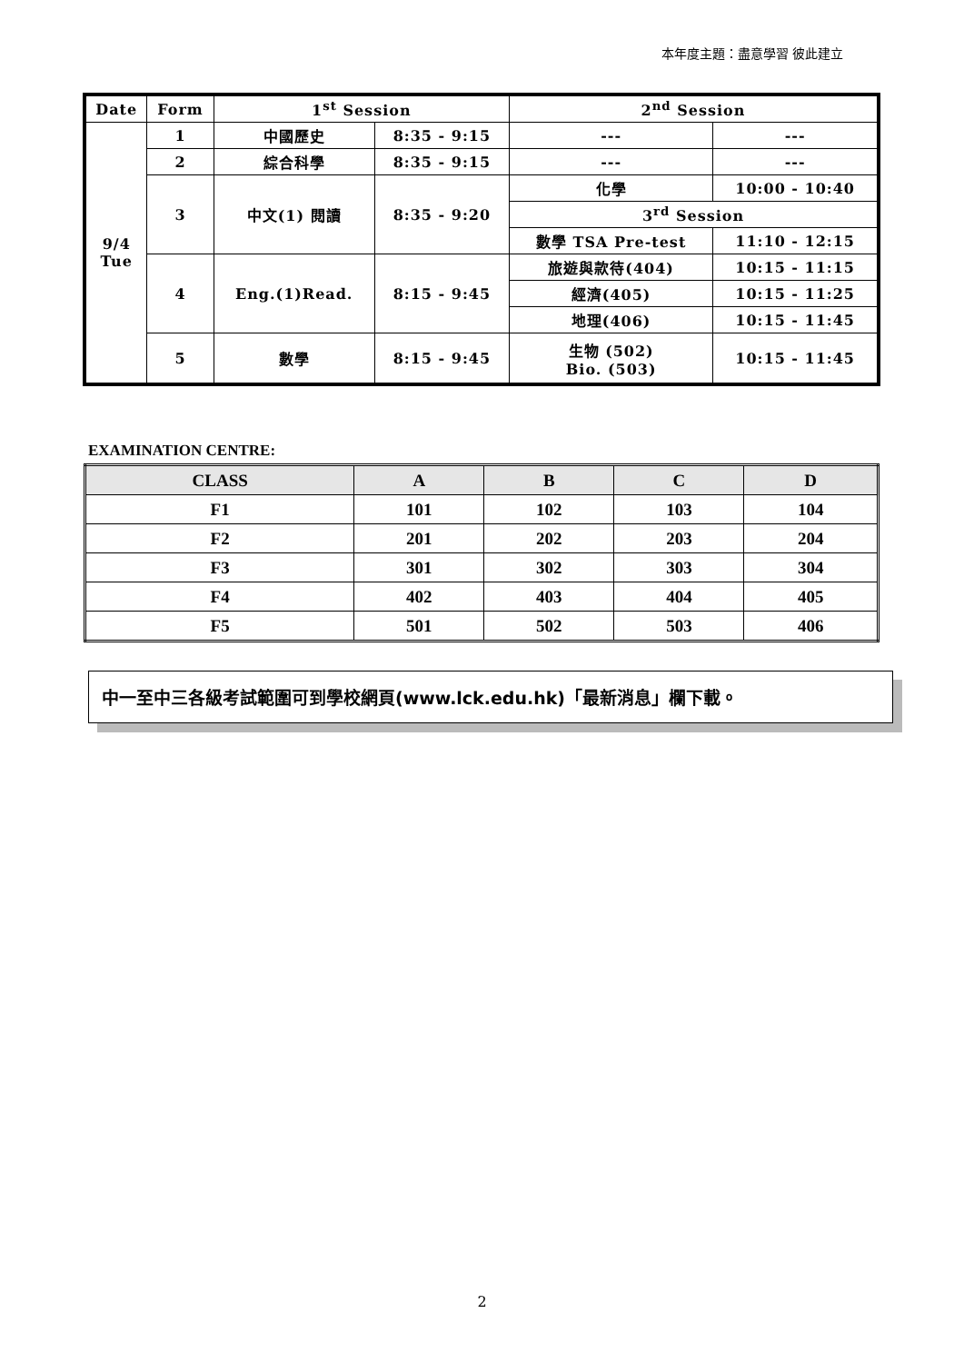本年度主題：盡意學習 彼此建立
| Date | Form | 1<sup>st</sup> Session | | 2<sup>nd</sup> Session | |
| 9/4 Tue | 1 | 中國歷史 | 8:35 - 9:15 | --- | --- |
| | 2 | 綜合科學 | 8:35 - 9:15 | --- | --- |
| | 3 | 中文(1) 閱讀 | 8:35 - 9:20 | 化學 | 10:00 - 10:40 |
| | | | | 3<sup>rd</sup> Session | |
| | | | | 數學 TSA Pre-test | 11:10 - 12:15 |
| | 4 | Eng.(1)Read. | 8:15 - 9:45 | 旅遊與款待(404) | 10:15 - 11:15 |
| | | | | 經濟(405) | 10:15 - 11:25 |
| | | | | 地理(406) | 10:15 - 11:45 |
| | 5 | 數學 | 8:15 - 9:45 | 生物 (502) Bio. (503) | 10:15 - 11:45 |
EXAMINATION CENTRE:
| CLASS | A | B | C | D |
| --- | --- | --- | --- | --- |
| F1 | 101 | 102 | 103 | 104 |
| F2 | 201 | 202 | 203 | 204 |
| F3 | 301 | 302 | 303 | 304 |
| F4 | 402 | 403 | 404 | 405 |
| F5 | 501 | 502 | 503 | 406 |
中一至中三各級考試範圍可到學校網頁(www.lck.edu.hk)「最新消息」欄下載。
2